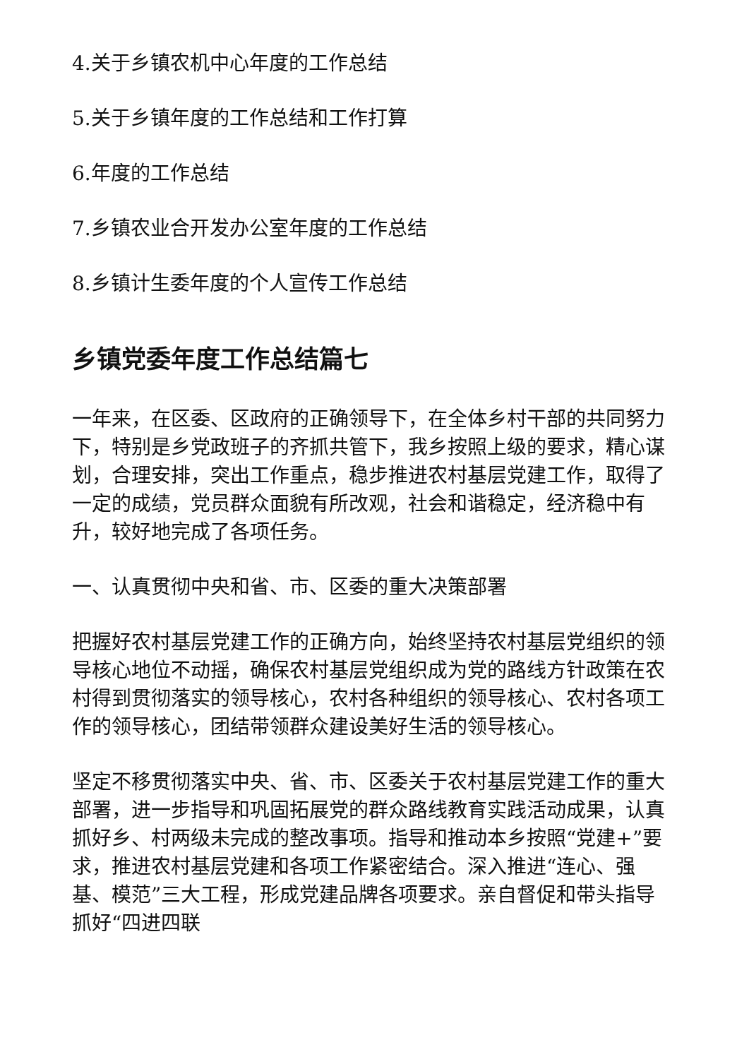4.关于乡镇农机中心年度的工作总结
5.关于乡镇年度的工作总结和工作打算
6.年度的工作总结
7.乡镇农业合开发办公室年度的工作总结
8.乡镇计生委年度的个人宣传工作总结
乡镇党委年度工作总结篇七
一年来，在区委、区政府的正确领导下，在全体乡村干部的共同努力下，特别是乡党政班子的齐抓共管下，我乡按照上级的要求，精心谋划，合理安排，突出工作重点，稳步推进农村基层党建工作，取得了一定的成绩，党员群众面貌有所改观，社会和谐稳定，经济稳中有升，较好地完成了各项任务。
一、认真贯彻中央和省、市、区委的重大决策部署
把握好农村基层党建工作的正确方向，始终坚持农村基层党组织的领导核心地位不动摇，确保农村基层党组织成为党的路线方针政策在农村得到贯彻落实的领导核心，农村各种组织的领导核心、农村各项工作的领导核心，团结带领群众建设美好生活的领导核心。
坚定不移贯彻落实中央、省、市、区委关于农村基层党建工作的重大部署，进一步指导和巩固拓展党的群众路线教育实践活动成果，认真抓好乡、村两级未完成的整改事项。指导和推动本乡按照“党建+”要求，推进农村基层党建和各项工作紧密结合。深入推进“连心、强基、模范”三大工程，形成党建品牌各项要求。亲自督促和带头指导抓好“四进四联